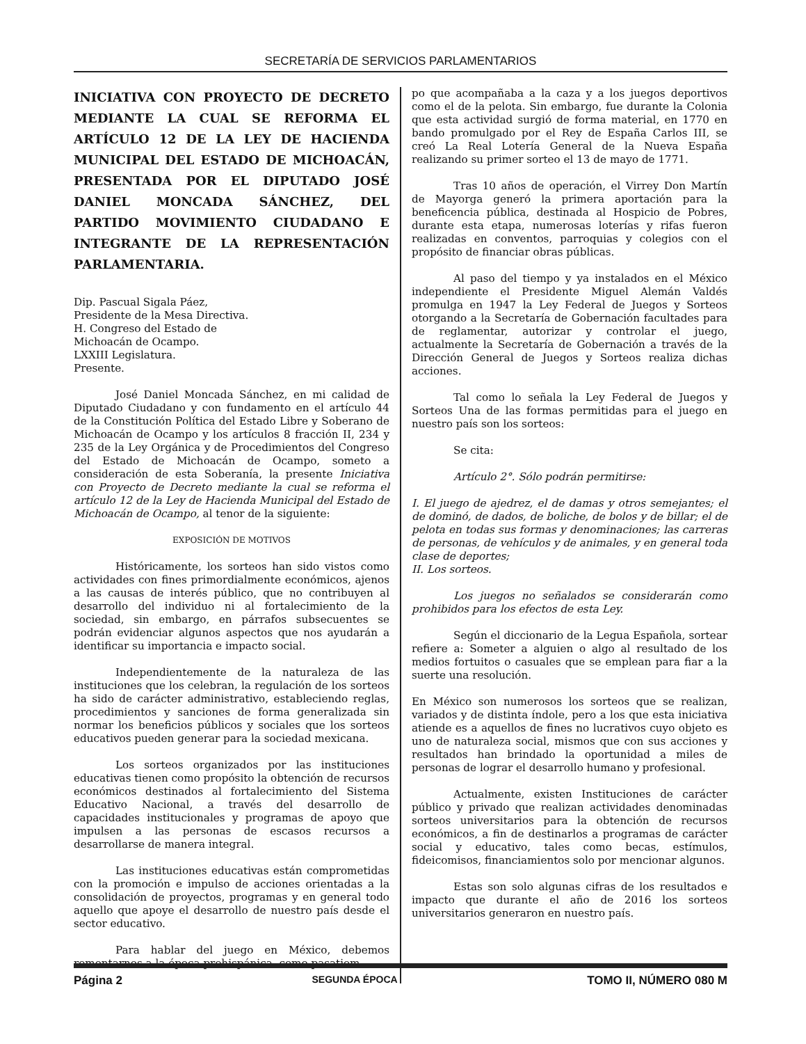SECRETARÍA DE SERVICIOS PARLAMENTARIOS
INICIATIVA CON PROYECTO DE DECRETO MEDIANTE LA CUAL SE REFORMA EL ARTÍCULO 12 DE LA LEY DE HACIENDA MUNICIPAL DEL ESTADO DE MICHOACÁN, PRESENTADA POR EL DIPUTADO JOSÉ DANIEL MONCADA SÁNCHEZ, DEL PARTIDO MOVIMIENTO CIUDADANO E INTEGRANTE DE LA REPRESENTACIÓN PARLAMENTARIA.
Dip. Pascual Sigala Páez,
Presidente de la Mesa Directiva.
H. Congreso del Estado de
Michoacán de Ocampo.
LXXIII Legislatura.
Presente.
José Daniel Moncada Sánchez, en mi calidad de Diputado Ciudadano y con fundamento en el artículo 44 de la Constitución Política del Estado Libre y Soberano de Michoacán de Ocampo y los artículos 8 fracción II, 234 y 235 de la Ley Orgánica y de Procedimientos del Congreso del Estado de Michoacán de Ocampo, someto a consideración de esta Soberanía, la presente Iniciativa con Proyecto de Decreto mediante la cual se reforma el artículo 12 de la Ley de Hacienda Municipal del Estado de Michoacán de Ocampo, al tenor de la siguiente:
EXPOSICIÓN DE MOTIVOS
Históricamente, los sorteos han sido vistos como actividades con fines primordialmente económicos, ajenos a las causas de interés público, que no contribuyen al desarrollo del individuo ni al fortalecimiento de la sociedad, sin embargo, en párrafos subsecuentes se podrán evidenciar algunos aspectos que nos ayudarán a identificar su importancia e impacto social.
Independientemente de la naturaleza de las instituciones que los celebran, la regulación de los sorteos ha sido de carácter administrativo, estableciendo reglas, procedimientos y sanciones de forma generalizada sin normar los beneficios públicos y sociales que los sorteos educativos pueden generar para la sociedad mexicana.
Los sorteos organizados por las instituciones educativas tienen como propósito la obtención de recursos económicos destinados al fortalecimiento del Sistema Educativo Nacional, a través del desarrollo de capacidades institucionales y programas de apoyo que impulsen a las personas de escasos recursos a desarrollarse de manera integral.
Las instituciones educativas están comprometidas con la promoción e impulso de acciones orientadas a la consolidación de proyectos, programas y en general todo aquello que apoye el desarrollo de nuestro país desde el sector educativo.
Para hablar del juego en México, debemos remontarnos a la época prehispánica, como pasatiem-
po que acompañaba a la caza y a los juegos deportivos como el de la pelota. Sin embargo, fue durante la Colonia que esta actividad surgió de forma material, en 1770 en bando promulgado por el Rey de España Carlos III, se creó La Real Lotería General de la Nueva España realizando su primer sorteo el 13 de mayo de 1771.
Tras 10 años de operación, el Virrey Don Martín de Mayorga generó la primera aportación para la beneficencia pública, destinada al Hospicio de Pobres, durante esta etapa, numerosas loterías y rifas fueron realizadas en conventos, parroquias y colegios con el propósito de financiar obras públicas.
Al paso del tiempo y ya instalados en el México independiente el Presidente Miguel Alemán Valdés promulga en 1947 la Ley Federal de Juegos y Sorteos otorgando a la Secretaría de Gobernación facultades para de reglamentar, autorizar y controlar el juego, actualmente la Secretaría de Gobernación a través de la Dirección General de Juegos y Sorteos realiza dichas acciones.
Tal como lo señala la Ley Federal de Juegos y Sorteos Una de las formas permitidas para el juego en nuestro país son los sorteos:
Se cita:
Artículo 2°. Sólo podrán permitirse:
I. El juego de ajedrez, el de damas y otros semejantes; el de dominó, de dados, de boliche, de bolos y de billar; el de pelota en todas sus formas y denominaciones; las carreras de personas, de vehículos y de animales, y en general toda clase de deportes;
II. Los sorteos.
Los juegos no señalados se considerarán como prohibidos para los efectos de esta Ley.
Según el diccionario de la Legua Española, sortear refiere a: Someter a alguien o algo al resultado de los medios fortuitos o casuales que se emplean para fiar a la suerte una resolución.
En México son numerosos los sorteos que se realizan, variados y de distinta índole, pero a los que esta iniciativa atiende es a aquellos de fines no lucrativos cuyo objeto es uno de naturaleza social, mismos que con sus acciones y resultados han brindado la oportunidad a miles de personas de lograr el desarrollo humano y profesional.
Actualmente, existen Instituciones de carácter público y privado que realizan actividades denominadas sorteos universitarios para la obtención de recursos económicos, a fin de destinarlos a programas de carácter social y educativo, tales como becas, estímulos, fideicomisos, financiamientos solo por mencionar algunos.
Estas son solo algunas cifras de los resultados e impacto que durante el año de 2016 los sorteos universitarios generaron en nuestro país.
Página 2 SEGUNDA ÉPOCA TOMO II, NÚMERO 080 M